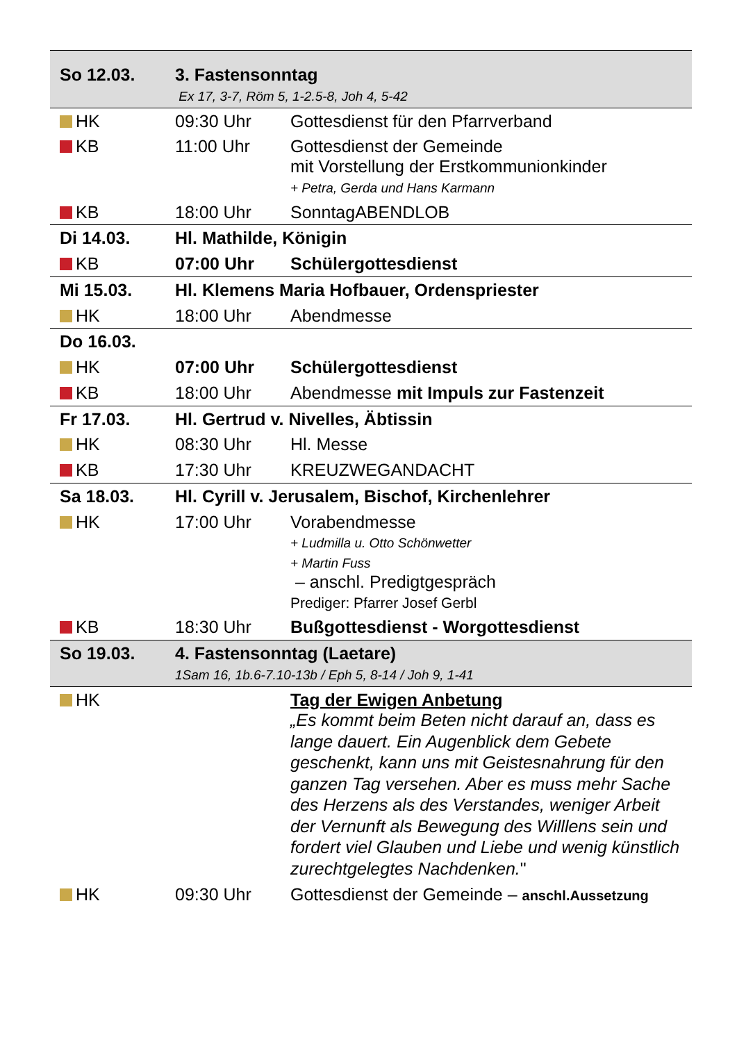| So 12.03. | 3. Fastensonntag Ex 17, 3-7, Röm 5, 1-2.5-8, Joh 4, 5-42 | |
| HK | 09:30 Uhr | Gottesdienst für den Pfarrverband |
| KB | 11:00 Uhr | Gottesdienst der Gemeinde mit Vorstellung der Erstkommunionkinder + Petra, Gerda und Hans Karmann |
| KB | 18:00 Uhr | SonntagABENDLOB |
| Di 14.03. | Hl. Mathilde, Königin | |
| KB | 07:00 Uhr | Schülergottesdienst |
| Mi 15.03. | Hl. Klemens Maria Hofbauer, Ordenspriester | |
| HK | 18:00 Uhr | Abendmesse |
| Do 16.03. | | |
| HK | 07:00 Uhr | Schülergottesdienst |
| KB | 18:00 Uhr | Abendmesse mit Impuls zur Fastenzeit |
| Fr 17.03. | Hl. Gertrud v. Nivelles, Äbtissin | |
| HK | 08:30 Uhr | Hl. Messe |
| KB | 17:30 Uhr | KREUZWEGANDACHT |
| Sa 18.03. | Hl. Cyrill v. Jerusalem, Bischof, Kirchenlehrer | |
| HK | 17:00 Uhr | Vorabendmesse + Ludmilla u. Otto Schönwetter + Martin Fuss – anschl. Predigtgespräch Prediger: Pfarrer Josef Gerbl |
| KB | 18:30 Uhr | Bußgottesdienst - Worgottesdienst |
| So 19.03. | 4. Fastensonntag (Laetare) 1Sam 16, 1b.6-7.10-13b / Eph 5, 8-14 / Joh 9, 1-41 | |
| HK | | Tag der Ewigen Anbetung „Es kommt beim Beten nicht darauf an, dass es lange dauert. Ein Augenblick dem Gebete geschenkt, kann uns mit Geistesnahrung für den ganzen Tag versehen. Aber es muss mehr Sache des Herzens als des Verstandes, weniger Arbeit der Vernunft als Bewegung des Willlens sein und fordert viel Glauben und Liebe und wenig künstlich zurechtgelegtes Nachdenken. " |
| HK | 09:30 Uhr | Gottesdienst der Gemeinde – anschl.Aussetzung |